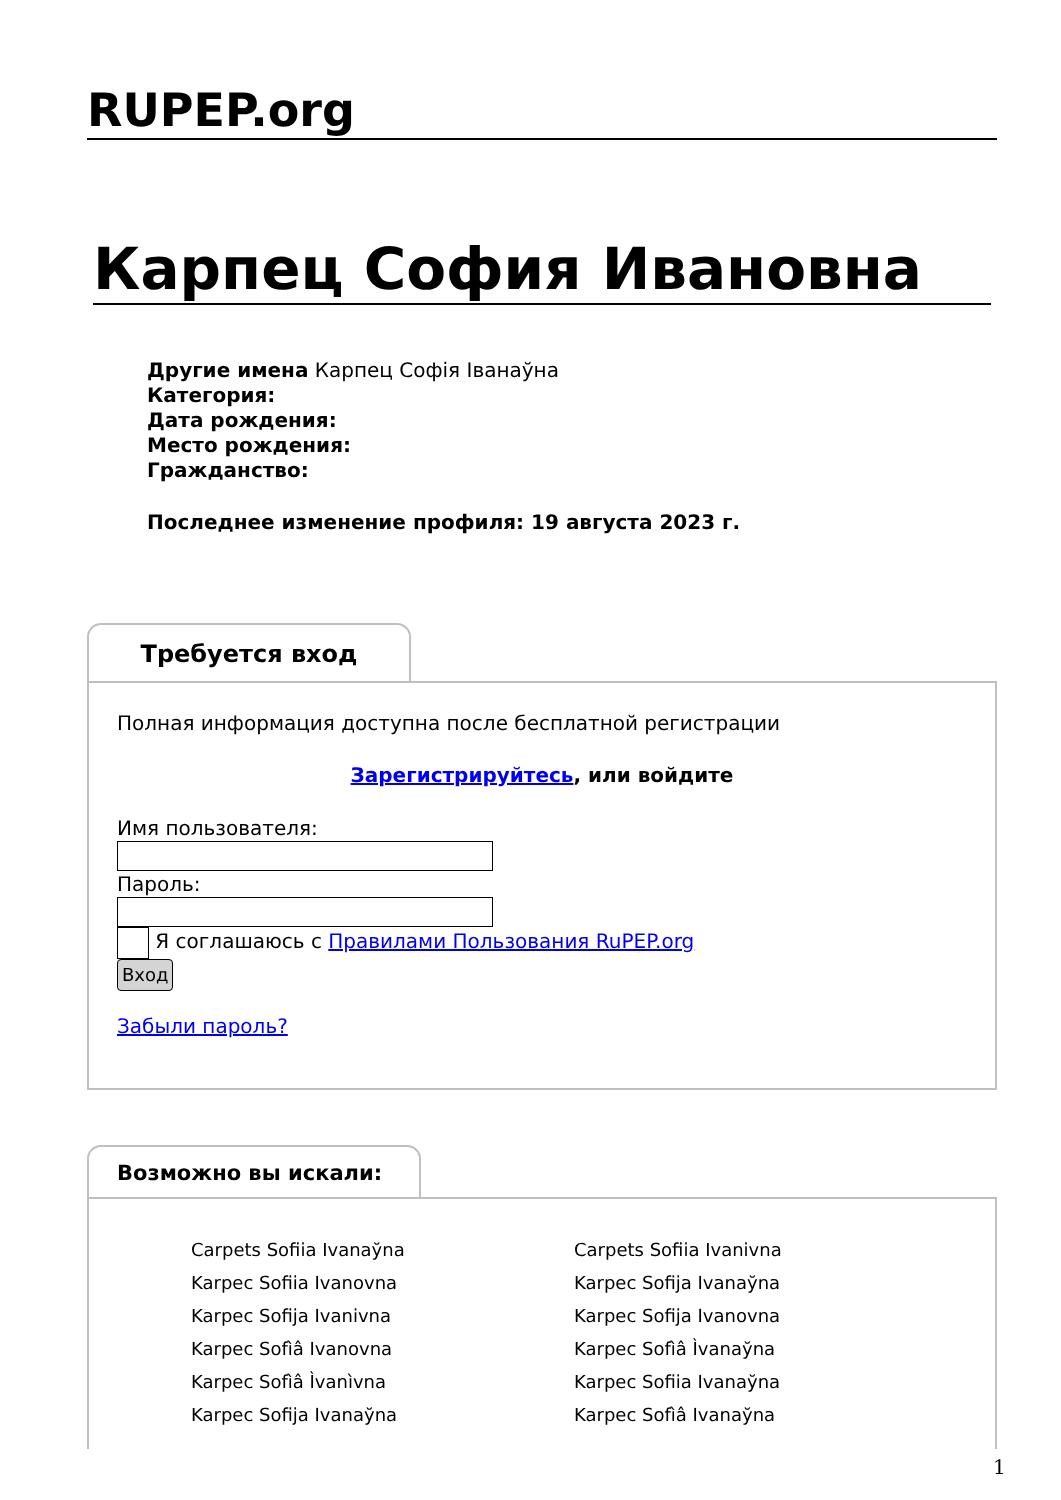RUPEP.org
Карпец София Ивановна
Другие имена Карпец Софія Іванаўна
Категория:
Дата рождения:
Место рождения:
Гражданство:
Последнее изменение профиля: 19 августа 2023 г.
Требуется вход
Полная информация доступна после бесплатной регистрации
Зарегистрируйтесь, или войдите
Имя пользователя:Пароль:
Я соглашаюсь с Правилами Пользования RuPEP.org
Вход
Забыли пароль?
Возможно вы искали:
Carpets Sofiia Ivanaўna Carpets Sofiia Ivanivna Karpec Sofiia Ivanovna Karpec Sofija Ivanaўna Karpec Sofija Ivanivna Karpec Sofija Ivanovna Karpec Sofìâ Ivanovna Karpec Sofìâ Ìvanaўna Karpec Sofìâ Ìvanìvna Karpec Sofiia Ivanaўna Karpec Sofija Ivanaўna Karpec Sofìâ Ivanaўna
1